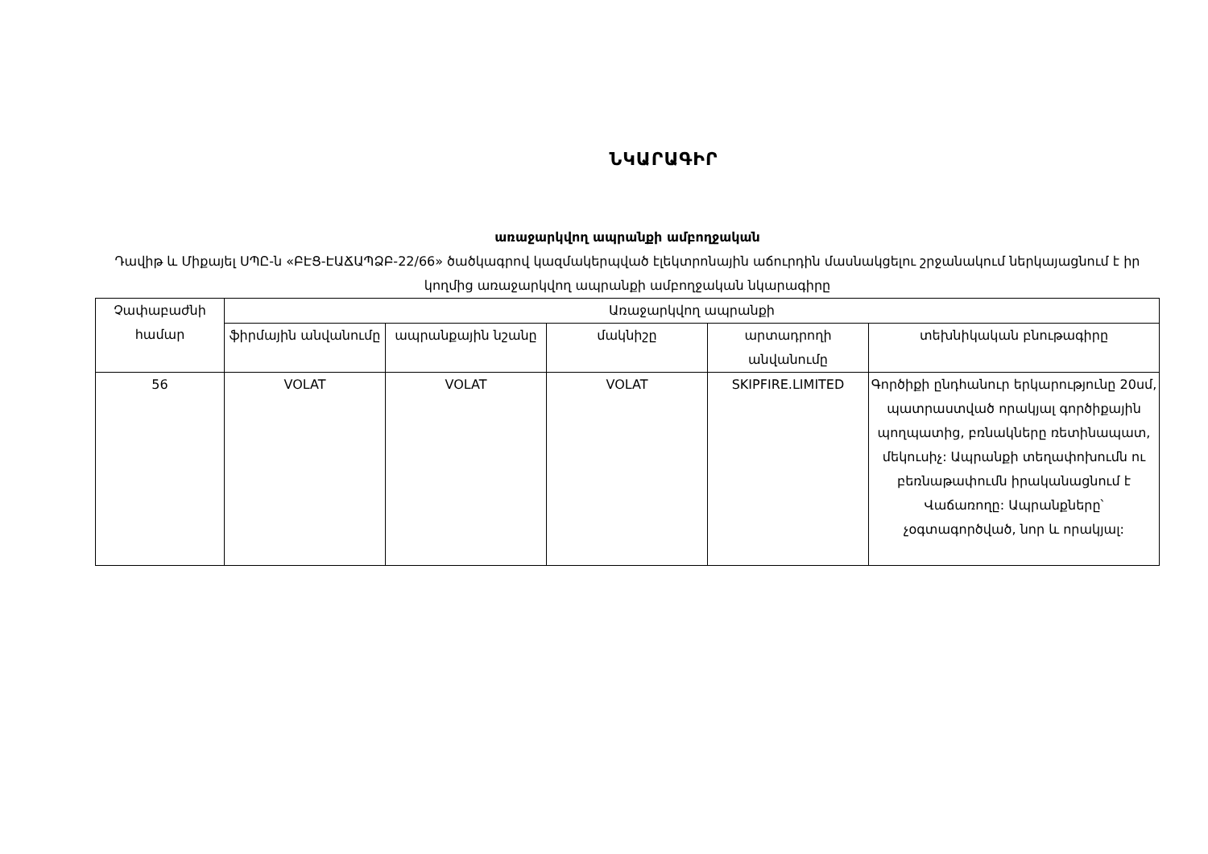ՆԿԱՐԱԳԻՐ
առաջարկվող ապրանքի ամբողջական
Դավիթ և Միքայել ՍՊԸ-ն «ԲԷՑ-ԷԱՃԱՊՁԲ-22/66» ծածկագրով կազմակերպված էլեկտրոնային աճուրդին մասնակցելու շրջանակում ներկայացնում է իր կողմից առաջարկվող ապրանքի ամբողջական նկարագիրը
| Չափաբաժնի համար | Առաջարկվող ապրանքի | | | | |
| --- | --- | --- | --- | --- | --- |
| | ֆիրմային անվանումը | ապրանքային նշանը | մակնիշը | արտադրողի անվանումը | տեխնիկական բնութագիրը |
| 56 | VOLAT | VOLAT | VOLAT | SKIPFIRE.LIMITED | Գործիքի ընդհանուր երկարությունը 20սմ, պատրաստված որակյալ գործիքային պողպատից, բռնակները ռետինապատ, մեկուսիչ: Ապրանքի տեղափոխումն ու բեռնաթափումն իրականացնում է Վաճառողը: Ապրանքները՝ չօգտագործված, նոր և որակյալ: |